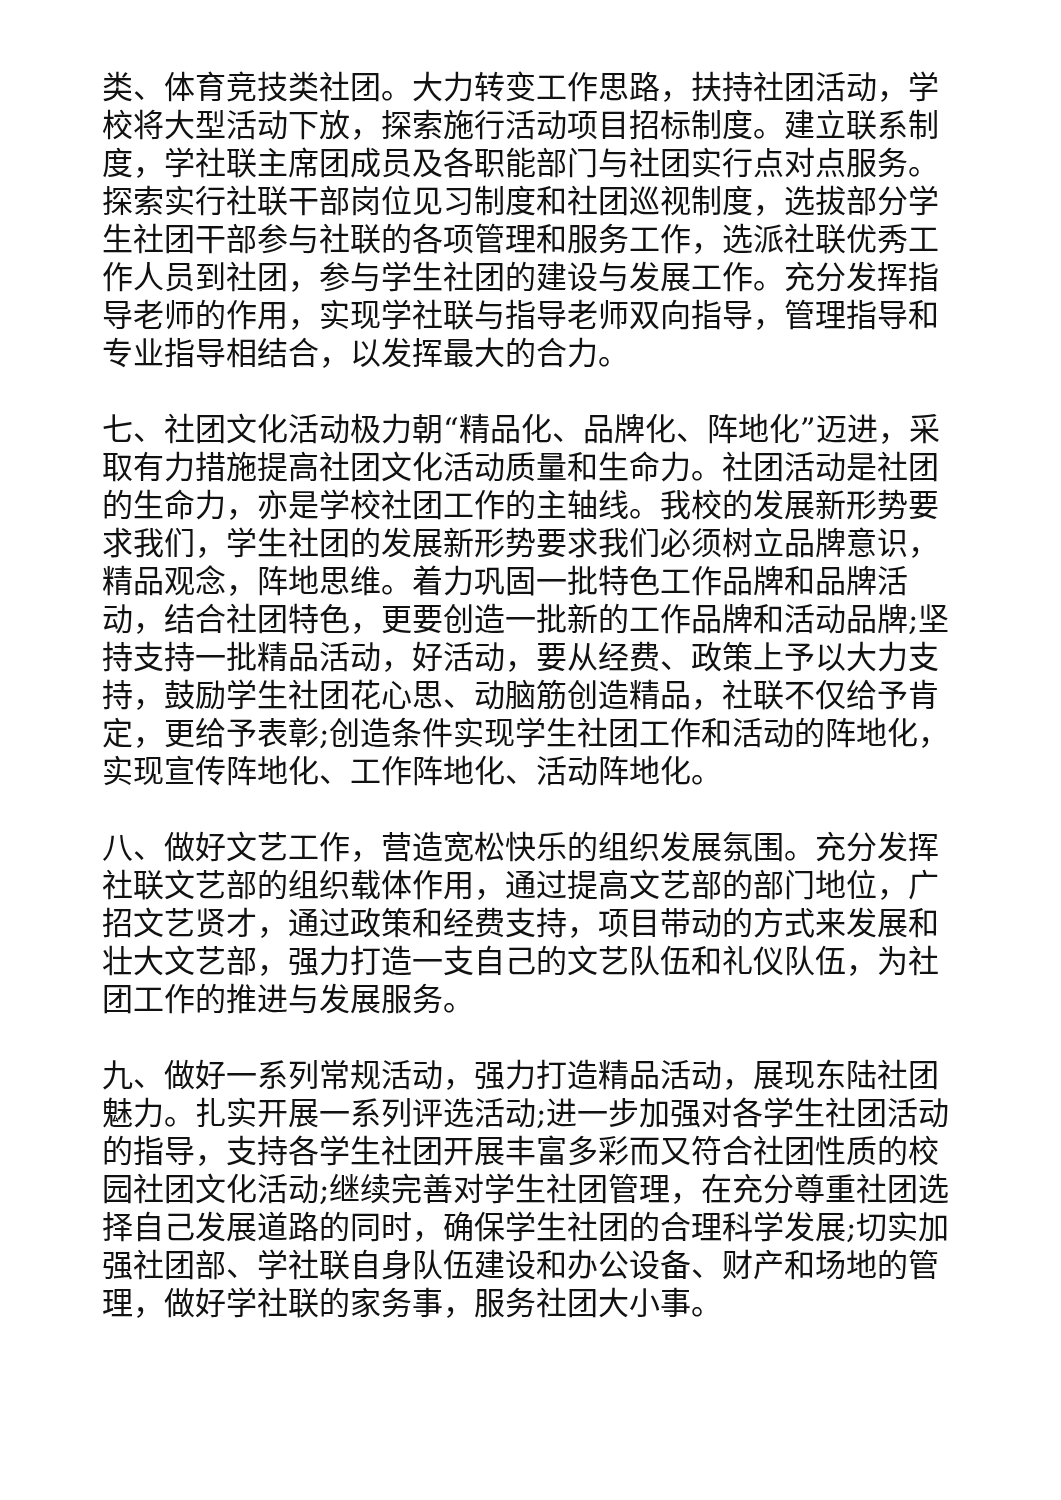类、体育竞技类社团。大力转变工作思路，扶持社团活动，学校将大型活动下放，探索施行活动项目招标制度。建立联系制度，学社联主席团成员及各职能部门与社团实行点对点服务。探索实行社联干部岗位见习制度和社团巡视制度，选拔部分学生社团干部参与社联的各项管理和服务工作，选派社联优秀工作人员到社团，参与学生社团的建设与发展工作。充分发挥指导老师的作用，实现学社联与指导老师双向指导，管理指导和专业指导相结合，以发挥最大的合力。
七、社团文化活动极力朝“精品化、品牌化、阵地化”迈进，采取有力措施提高社团文化活动质量和生命力。社团活动是社团的生命力，亦是学校社团工作的主轴线。我校的发展新形势要求我们，学生社团的发展新形势要求我们必须树立品牌意识，精品观念，阵地思维。着力巩固一批特色工作品牌和品牌活动，结合社团特色，更要创造一批新的工作品牌和活动品牌;坚持支持一批精品活动，好活动，要从经费、政策上予以大力支持，鼓励学生社团花心思、动脑筋创造精品，社联不仅给予肯定，更给予表彰;创造条件实现学生社团工作和活动的阵地化，实现宣传阵地化、工作阵地化、活动阵地化。
八、做好文艺工作，营造宽松快乐的组织发展氛围。充分发挥社联文艺部的组织载体作用，通过提高文艺部的部门地位，广招文艺贤才，通过政策和经费支持，项目带动的方式来发展和壮大文艺部，强力打造一支自己的文艺队伍和礼仪队伍，为社团工作的推进与发展服务。
九、做好一系列常规活动，强力打造精品活动，展现东陆社团魅力。扎实开展一系列评选活动;进一步加强对各学生社团活动的指导，支持各学生社团开展丰富多彩而又符合社团性质的校园社团文化活动;继续完善对学生社团管理，在充分尊重社团选择自己发展道路的同时，确保学生社团的合理科学发展;切实加强社团部、学社联自身队伍建设和办公设备、财产和场地的管理，做好学社联的家务事，服务社团大小事。